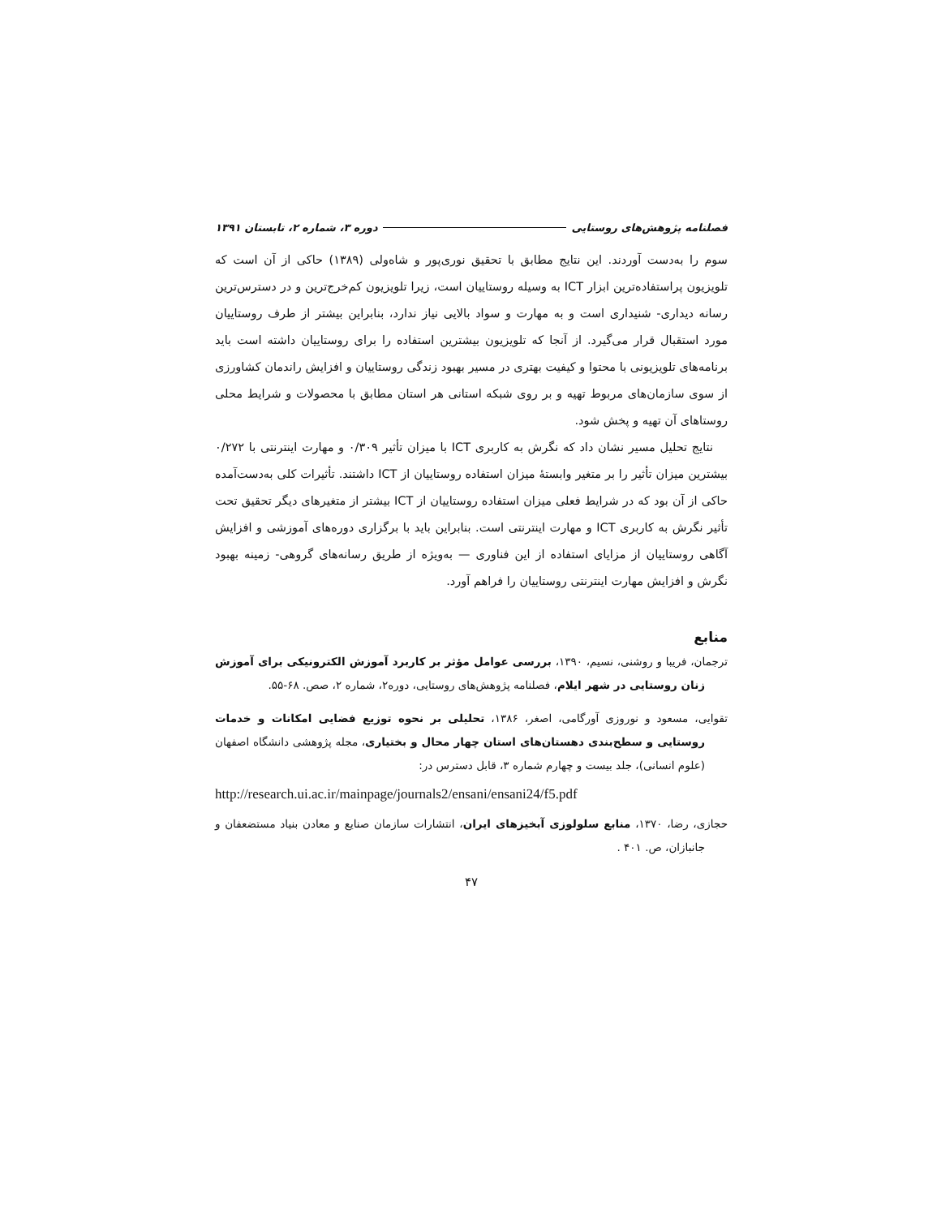فصلنامه پژوهش‌های روستایی دوره ۳، شماره ۲، تابستان ۱۳۹۱
سوم را به‌دست آوردند. این نتایج مطابق با تحقیق نوری‌پور و شاه‌ولی (۱۳۸۹) حاکی از آن است که تلویزیون پراستفاده‌ترین ابزار ICT به وسیله روستاییان است، زیرا تلویزیون کم‌خرج‌ترین و در دسترس‌ترین رسانه دیداری- شنیداری است و به مهارت و سواد بالایی نیاز ندارد، بنابراین بیشتر از طرف روستاییان مورد استقبال قرار می‌گیرد. از آنجا که تلویزیون بیشترین استفاده را برای روستاییان داشته است باید برنامه‌های تلویزیونی با محتوا و کیفیت بهتری در مسیر بهبود زندگی روستاییان و افزایش راندمان کشاورزی از سوی سازمان‌های مربوط تهیه و بر روی شبکه استانی هر استان مطابق با محصولات و شرایط محلی روستاهای آن تهیه و پخش شود.
نتایج تحلیل مسیر نشان داد که نگرش به کاربری ICT با میزان تأثیر ۰/۳۰۹ و مهارت اینترنتی با ۰/۲۷۲ بیشترین میزان تأثیر را بر متغیر وابستهٔ میزان استفاده روستاییان از ICT داشتند. تأثیرات کلی به‌دست‌آمده حاکی از آن بود که در شرایط فعلی میزان استفاده روستاییان از ICT بیشتر از متغیرهای دیگر تحقیق تحت تأثیر نگرش به کاربری ICT و مهارت اینترنتی است. بنابراین باید با برگزاری دوره‌های آموزشی و افزایش آگاهی روستاییان از مزایای استفاده از این فناوری — به‌ویژه از طریق رسانه‌های گروهی- زمینه بهبود نگرش و افزایش مهارت اینترنتی روستاییان را فراهم آورد.
منابع
ترجمان، فریبا و روشنی، نسیم، ۱۳۹۰، بررسی عوامل مؤثر بر کاربرد آموزش الکترونیکی برای آموزش زنان روستایی در شهر ایلام، فصلنامه پژوهش‌های روستایی، دوره۲، شماره ۲، صص. ۶۸-۵۵.
تقوایی، مسعود و نوروزی آورگامی، اصغر، ۱۳۸۶، تحلیلی بر نحوه توزیع فضایی امکانات و خدمات روستایی و سطح‌بندی دهستان‌های استان چهار محال و بختیاری، مجله پژوهشی دانشگاه اصفهان (علوم انسانی)، جلد بیست و چهارم شماره ۳، قابل دسترس در:
http://research.ui.ac.ir/mainpage/journals2/ensani/ensani24/f5.pdf
حجازی، رضا، ۱۳۷۰، منابع سلولوزی آبخیزهای ایران، انتشارات سازمان صنایع و معادن بنیاد مستضعفان و جانبازان، ص. ۴۰۱ .
۴۷